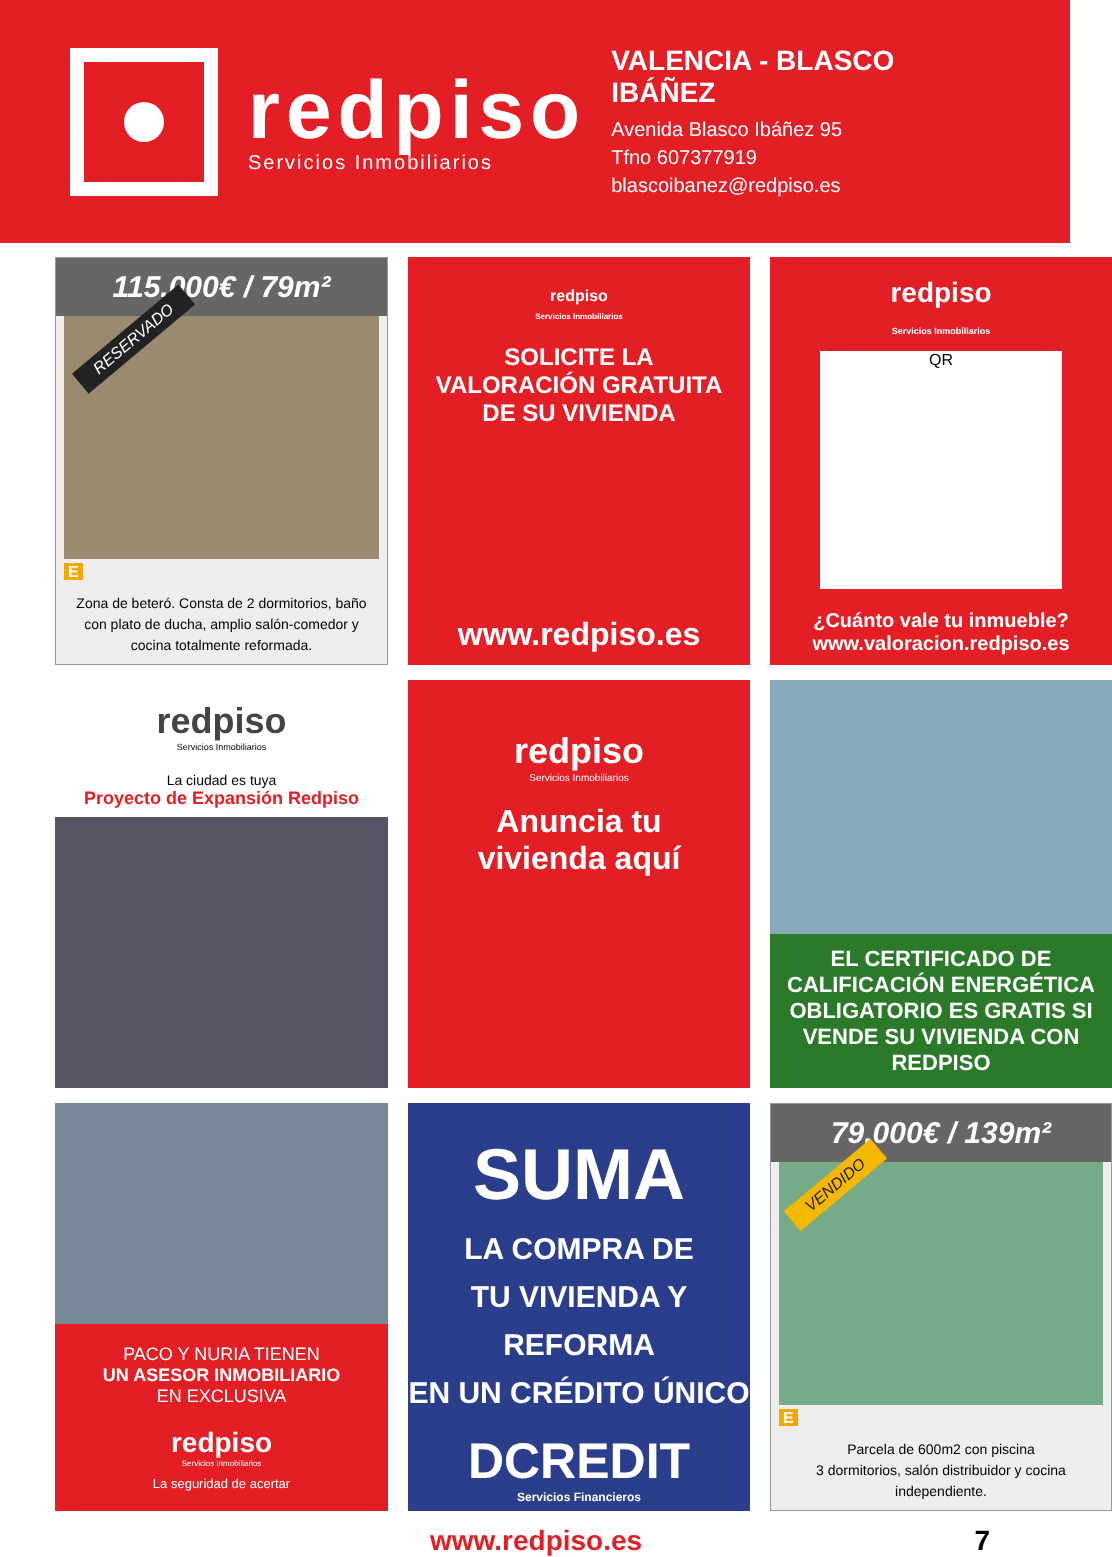redpiso
Servicios Inmobiliarios
VALENCIA - BLASCO IBÁÑEZ
Avenida Blasco Ibáñez 95
Tfno 607377919
blascoibanez@redpiso.es
115.000€ / 79m²
RESERVADO
E
Zona de beteró. Consta de 2 dormitorios, baño con plato de ducha, amplio salón-comedor y cocina totalmente reformada.
redpiso
Servicios Inmobiliarios
SOLICITE LA
VALORACIÓN GRATUITA
DE SU VIVIENDA
www.redpiso.es
redpiso
Servicios Inmobiliarios
QR
¿Cuánto vale tu inmueble?
www.valoracion.redpiso.es
redpiso
Servicios Inmobiliarios
La ciudad es tuya
Proyecto de Expansión Redpiso
redpiso
Servicios Inmobiliarios
Anuncia tu
vivienda aquí
EL CERTIFICADO DE CALIFICACIÓN ENERGÉTICA OBLIGATORIO ES GRATIS SI VENDE SU VIVIENDA CON REDPISO
PACO Y NURIA TIENEN
UN ASESOR INMOBILIARIO
EN EXCLUSIVA
redpiso
Servicios Inmobiliarios
La seguridad de acertar
SUMA
LA COMPRA DE
TU VIVIENDA Y REFORMA
EN UN CRÉDITO ÚNICO
DCREDIT
Servicios Financieros
79.000€ / 139m²
VENDIDO
E
Parcela de 600m2 con piscina
3 dormitorios, salón distribuidor y cocina independiente.
www.redpiso.es 7